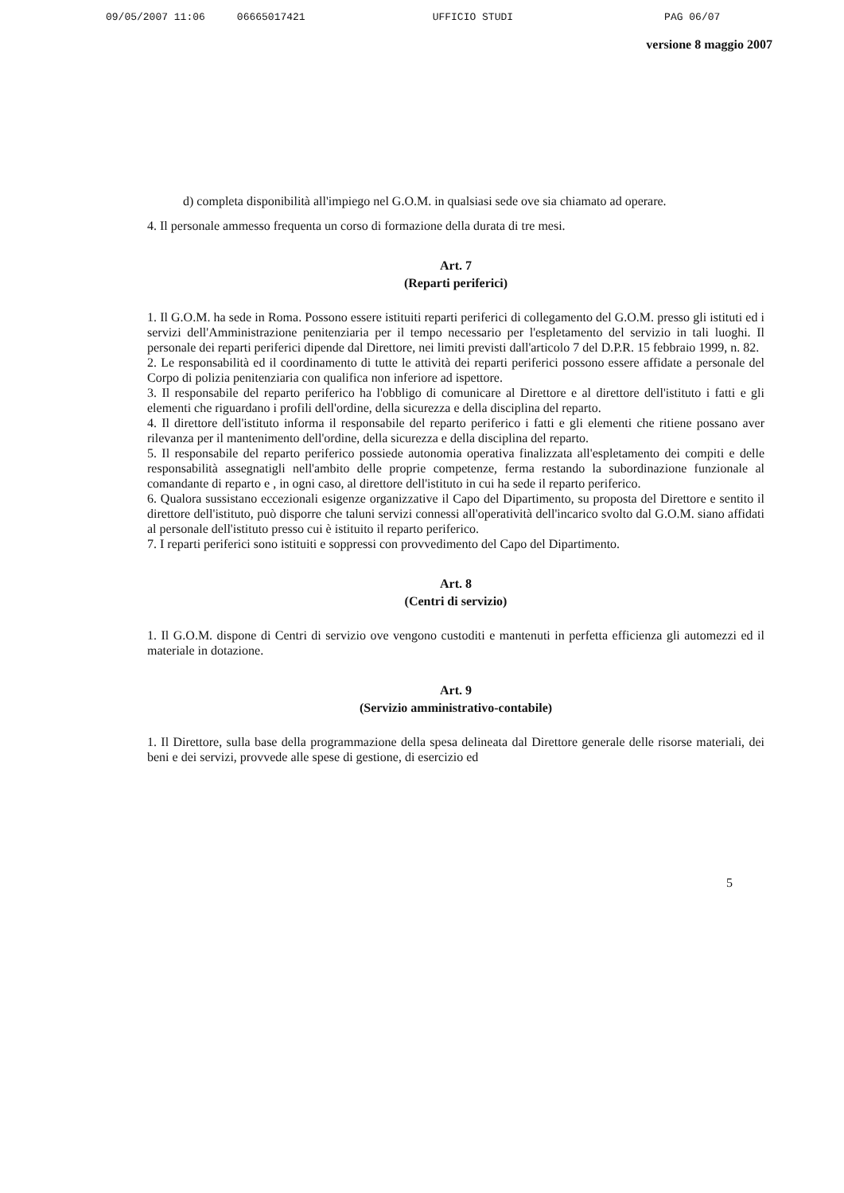09/05/2007 11:06 06665017421 UFFICIO STUDI PAG 06/07
versione 8 maggio 2007
d) completa disponibilità all'impiego nel G.O.M. in qualsiasi sede ove sia chiamato ad operare.
4. Il personale ammesso frequenta un corso di formazione della durata di tre mesi.
Art. 7
(Reparti periferici)
1. Il G.O.M. ha sede in Roma. Possono essere istituiti reparti periferici di collegamento del G.O.M. presso gli istituti ed i servizi dell'Amministrazione penitenziaria per il tempo necessario per l'espletamento del servizio in tali luoghi. Il personale dei reparti periferici dipende dal Direttore, nei limiti previsti dall'articolo 7 del D.P.R. 15 febbraio 1999, n. 82.
2. Le responsabilità ed il coordinamento di tutte le attività dei reparti periferici possono essere affidate a personale del Corpo di polizia penitenziaria con qualifica non inferiore ad ispettore.
3. Il responsabile del reparto periferico ha l'obbligo di comunicare al Direttore e al direttore dell'istituto i fatti e gli elementi che riguardano i profili dell'ordine, della sicurezza e della disciplina del reparto.
4. Il direttore dell'istituto informa il responsabile del reparto periferico i fatti e gli elementi che ritiene possano aver rilevanza per il mantenimento dell'ordine, della sicurezza e della disciplina del reparto.
5. Il responsabile del reparto periferico possiede autonomia operativa finalizzata all'espletamento dei compiti e delle responsabilità assegnatigli nell'ambito delle proprie competenze, ferma restando la subordinazione funzionale al comandante di reparto e , in ogni caso, al direttore dell'istituto in cui ha sede il reparto periferico.
6. Qualora sussistano eccezionali esigenze organizzative il Capo del Dipartimento, su proposta del Direttore e sentito il direttore dell'istituto, può disporre che taluni servizi connessi all'operatività dell'incarico svolto dal G.O.M. siano affidati al personale dell'istituto presso cui è istituito il reparto periferico.
7. I reparti periferici sono istituiti e soppressi con provvedimento del Capo del Dipartimento.
Art. 8
(Centri di servizio)
1. Il G.O.M. dispone di Centri di servizio ove vengono custoditi e mantenuti in perfetta efficienza gli automezzi ed il materiale in dotazione.
Art. 9
(Servizio amministrativo-contabile)
1. Il Direttore, sulla base della programmazione della spesa delineata dal Direttore generale delle risorse materiali, dei beni e dei servizi, provvede alle spese di gestione, di esercizio ed
5